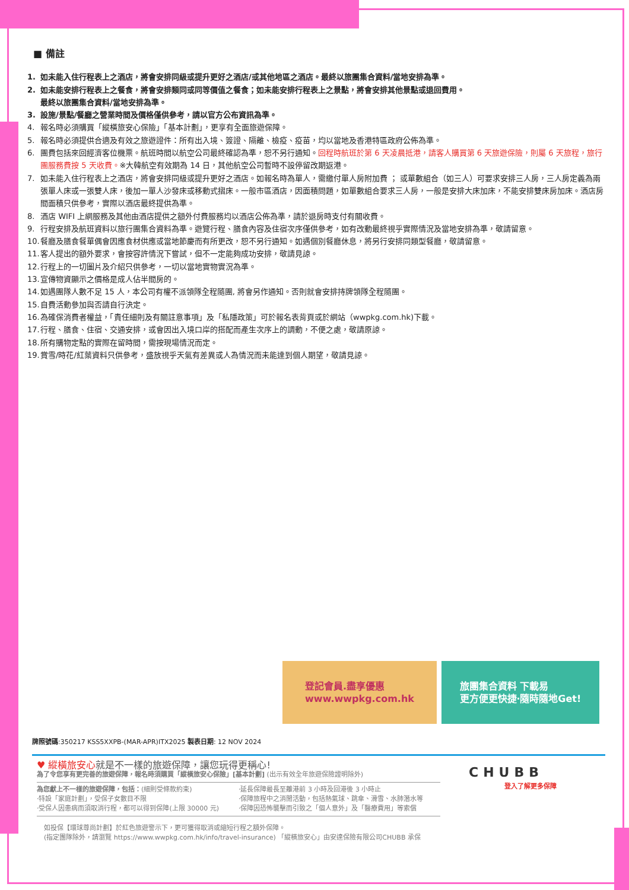■ 備註
1. 如未能入住行程表上之酒店，將會安排同級或提升更好之酒店/或其他地區之酒店。最終以旅團集合資料/當地安排為準。
2. 如未能安排行程表上之餐食，將會安排類同或同等價值之餐食；如未能安排行程表上之景點，將會安排其他景點或退回費用。
最終以旅團集合資料/當地安排為準。
3. 設施/景點/餐廳之營業時間及價格僅供參考，請以官方公布資訊為準。
4. 報名時必須購買「縱橫旅安心保險」「基本計劃」，更享有全面旅遊保障。
5. 報名時必須提供合適及有效之旅遊證件：所有出入境、簽證、隔離、檢疫、疫苗，均以當地及香港特區政府公佈為準。
6. 團費包括來回經濟客位機票。航班時間以航空公司最終確認為準，恕不另行通知。回程時航班於第 6 天凌晨抵港，請客人購買第 6 天旅遊保險，則屬 6 天旅程，旅行團服務費按 5 天收費。※大韓航空有效期為 14 日，其他航空公司暫時不設停留改期返港。
7. 如未能入住行程表上之酒店，將會安排同級或提升更好之酒店。如報名時為單人，需繳付單人房附加費 ； 或單數組合（如三人）可要求安排三人房，三人房定義為兩張單人床或一張雙人床，後加一單人沙發床或移動式摺床。一般市區酒店，因面積問題，如單數組合要求三人房，一般是安排大床加床，不能安排雙床房加床。酒店房間面積只供參考，實際以酒店最終提供為準。
8. 酒店 WIFI 上網服務及其他由酒店提供之額外付費服務均以酒店公佈為準，請於退房時支付有關收費。
9. 行程安排及航班資料以旅行團集合資料為準。遊覽行程、膳食內容及住宿次序僅供參考，如有改動最終視乎實際情況及當地安排為準，敬請留意。
10. 餐廳及膳食餐單偶會因應食材供應或當地節慶而有所更改，恕不另行通知。如遇個別餐廳休息，將另行安排同類型餐廳，敬請留意。
11. 客人提出的額外要求，會按容許情況下嘗試，但不一定能夠成功安排，敬請見諒。
12. 行程上的一切圖片及介紹只供參考，一切以當地實物實況為準。
13. 宣傳物資顯示之價格是成人佔半間房的。
14. 如遇團隊人數不足 15 人，本公司有權不派領隊全程隨團, 將會另作通知。否則就會安排持牌領隊全程隨團。
15. 自費活動參加與否請自行決定。
16. 為確保消費者權益，「責任細則及有關註意事項」及「私隱政策」可於報名表背頁或於網站（wwpkg.com.hk)下載。
17. 行程、膳食、住宿、交通安排，或會因出入境口岸的搭配而產生次序上的調動，不便之處，敬請原諒。
18. 所有購物定點的實際在留時間，需按現場情況而定。
19. 賞雪/時花/紅葉資料只供參考，盛放視乎天氣有差異或人為情況而未能達到個人期望，敬請見諒。
登記會員.盡享優惠
www.wwpkg.com.hk
旅團集合資料 下載易
更方便更快捷‧隨時隨地Get!
牌照號碼:350217 KSS5XXPB-(MAR-APR)ITX2025 製表日期: 12 NOV 2024
♥ 縱橫旅安心就是不一樣的旅遊保障，讓您玩得更稱心!
為了令您享有更完善的旅遊保障，報名時須購買「縱橫旅安心保險」[基本計劃] (出示有效全年旅遊保險證明除外)
為您獻上不一樣的旅遊保障，包括：(細則受條款約束)
‧特設「家庭計劃」，受保子女數目不限
‧受保人因患病而須取消行程，都可以得到保障(上限 30000 元)
‧延長保障最長至離港前 3 小時及回港後 3 小時止
‧保障旅程中之消閒活動，包括熱氣球、跳傘、滑雪、水肺潛水等
‧保障因恐怖襲擊而引致之「個人意外」及「醫療費用」等索償
如投保【環球尊尚計劃】於紅色旅遊警示下，更可獲得取消或縮短行程之額外保障。
(指定團隊除外，請瀏覽 https://www.wwpkg.com.hk/info/travel-insurance) 「縱橫旅安心」由安達保險有限公司CHUBB 承保
CHUBB
登入了解更多保障